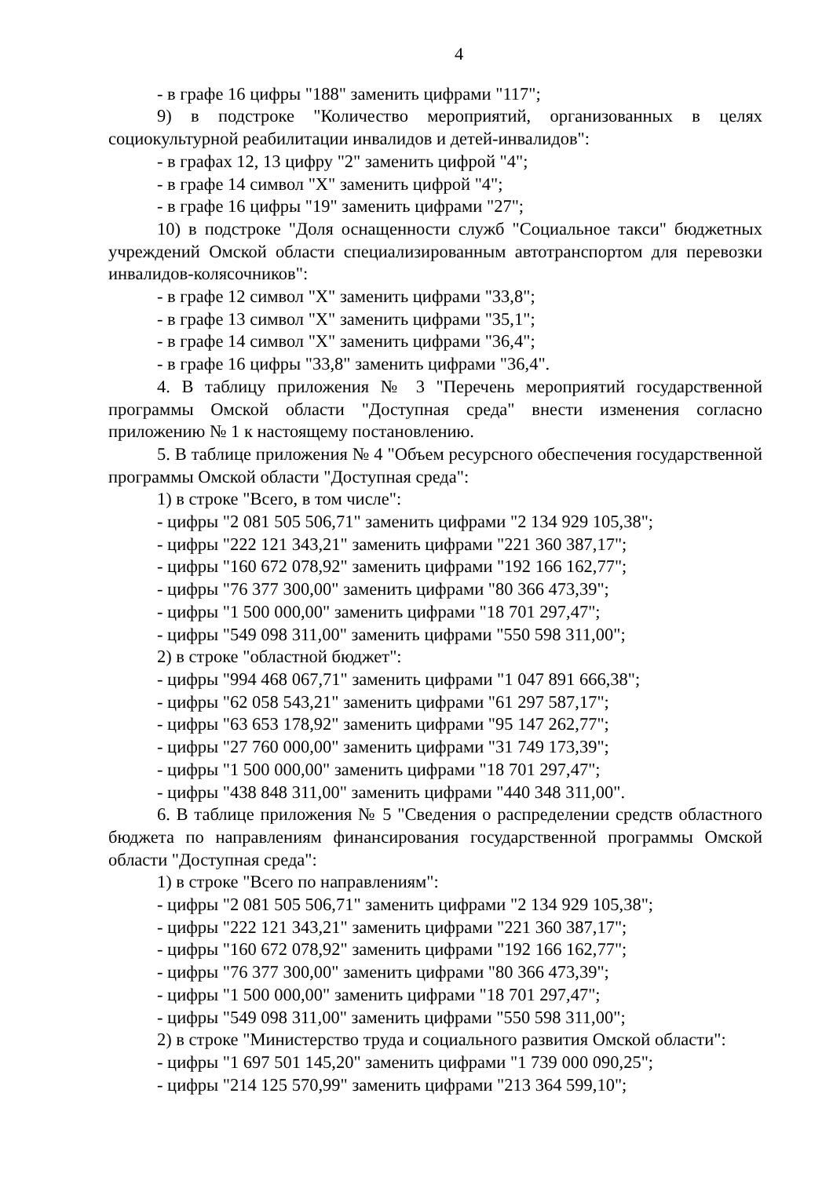4
- в графе 16 цифры "188" заменить цифрами "117";
9) в подстроке "Количество мероприятий, организованных в целях социокультурной реабилитации инвалидов и детей-инвалидов":
- в графах 12, 13 цифру "2" заменить цифрой "4";
- в графе 14 символ "Х" заменить цифрой "4";
- в графе 16 цифры "19" заменить цифрами "27";
10) в подстроке "Доля оснащенности служб "Социальное такси" бюджетных учреждений Омской области специализированным автотранспортом для перевозки инвалидов-колясочников":
- в графе 12 символ "Х" заменить цифрами "33,8";
- в графе 13 символ "Х" заменить цифрами "35,1";
- в графе 14 символ "Х" заменить цифрами "36,4";
- в графе 16 цифры "33,8" заменить цифрами "36,4".
4. В таблицу приложения № 3 "Перечень мероприятий государственной программы Омской области "Доступная среда" внести изменения согласно приложению № 1 к настоящему постановлению.
5. В таблице приложения № 4 "Объем ресурсного обеспечения государственной программы Омской области "Доступная среда":
1) в строке "Всего, в том числе":
- цифры "2 081 505 506,71" заменить цифрами "2 134 929 105,38";
- цифры "222 121 343,21" заменить цифрами "221 360 387,17";
- цифры "160 672 078,92" заменить цифрами "192 166 162,77";
- цифры "76 377 300,00" заменить цифрами "80 366 473,39";
- цифры "1 500 000,00" заменить цифрами "18 701 297,47";
- цифры "549 098 311,00" заменить цифрами "550 598 311,00";
2) в строке "областной бюджет":
- цифры "994 468 067,71" заменить цифрами "1 047 891 666,38";
- цифры "62 058 543,21" заменить цифрами "61 297 587,17";
- цифры "63 653 178,92" заменить цифрами "95 147 262,77";
- цифры "27 760 000,00" заменить цифрами "31 749 173,39";
- цифры "1 500 000,00" заменить цифрами "18 701 297,47";
- цифры "438 848 311,00" заменить цифрами "440 348 311,00".
6. В таблице приложения № 5 "Сведения о распределении средств областного бюджета по направлениям финансирования государственной программы Омской области "Доступная среда":
1) в строке "Всего по направлениям":
- цифры "2 081 505 506,71" заменить цифрами "2 134 929 105,38";
- цифры "222 121 343,21" заменить цифрами "221 360 387,17";
- цифры "160 672 078,92" заменить цифрами "192 166 162,77";
- цифры "76 377 300,00" заменить цифрами "80 366 473,39";
- цифры "1 500 000,00" заменить цифрами "18 701 297,47";
- цифры "549 098 311,00" заменить цифрами "550 598 311,00";
2) в строке "Министерство труда и социального развития Омской области":
- цифры "1 697 501 145,20" заменить цифрами "1 739 000 090,25";
- цифры "214 125 570,99" заменить цифрами "213 364 599,10";